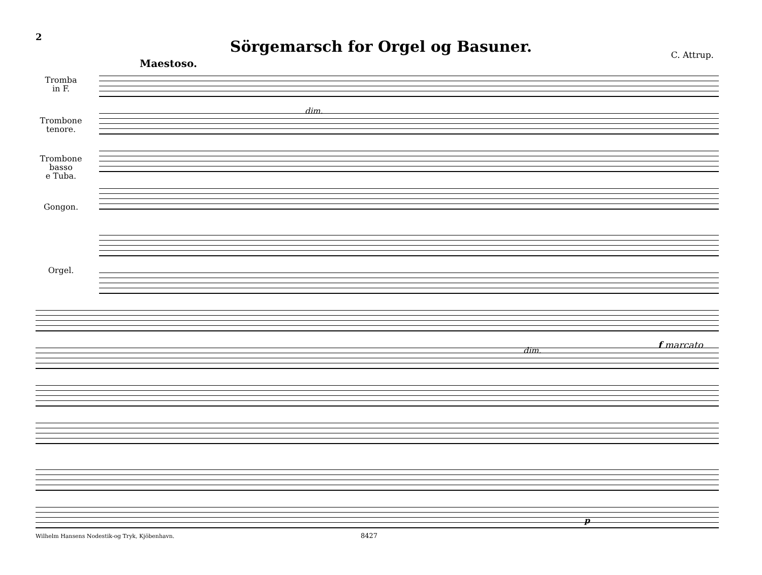2
Sörgemarsch for Orgel og Basuner.
C. Attrup.
Maestoso.
Tromba
in F.
Trombone
tenore.
Trombone
basso
e Tuba.
Gongon.
Orgel.
f marcato
dim.
dim.
p
Wilhelm Hansens Nodestik-og Tryk, Kjöbenhavn.
8427